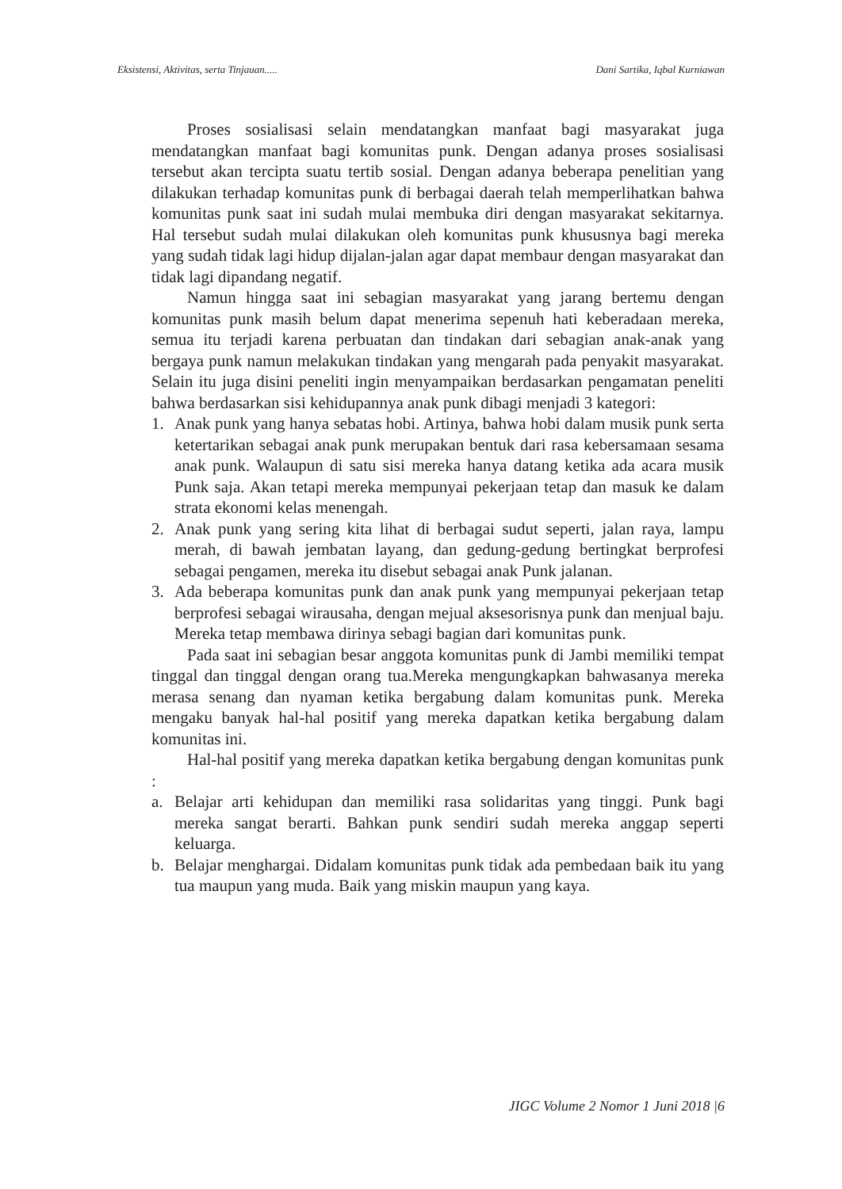Eksistensi, Aktivitas, serta Tinjauan..... Dani Sartika, Iqbal Kurniawan
Proses sosialisasi selain mendatangkan manfaat bagi masyarakat juga mendatangkan manfaat bagi komunitas punk. Dengan adanya proses sosialisasi tersebut akan tercipta suatu tertib sosial. Dengan adanya beberapa penelitian yang dilakukan terhadap komunitas punk di berbagai daerah telah memperlihatkan bahwa komunitas punk saat ini sudah mulai membuka diri dengan masyarakat sekitarnya. Hal tersebut sudah mulai dilakukan oleh komunitas punk khususnya bagi mereka yang sudah tidak lagi hidup dijalan-jalan agar dapat membaur dengan masyarakat dan tidak lagi dipandang negatif.
Namun hingga saat ini sebagian masyarakat yang jarang bertemu dengan komunitas punk masih belum dapat menerima sepenuh hati keberadaan mereka, semua itu terjadi karena perbuatan dan tindakan dari sebagian anak-anak yang bergaya punk namun melakukan tindakan yang mengarah pada penyakit masyarakat. Selain itu juga disini peneliti ingin menyampaikan berdasarkan pengamatan peneliti bahwa berdasarkan sisi kehidupannya anak punk dibagi menjadi 3 kategori:
1. Anak punk yang hanya sebatas hobi. Artinya, bahwa hobi dalam musik punk serta ketertarikan sebagai anak punk merupakan bentuk dari rasa kebersamaan sesama anak punk. Walaupun di satu sisi mereka hanya datang ketika ada acara musik Punk saja. Akan tetapi mereka mempunyai pekerjaan tetap dan masuk ke dalam strata ekonomi kelas menengah.
2. Anak punk yang sering kita lihat di berbagai sudut seperti, jalan raya, lampu merah, di bawah jembatan layang, dan gedung-gedung bertingkat berprofesi sebagai pengamen, mereka itu disebut sebagai anak Punk jalanan.
3. Ada beberapa komunitas punk dan anak punk yang mempunyai pekerjaan tetap berprofesi sebagai wirausaha, dengan mejual aksesorisnya punk dan menjual baju. Mereka tetap membawa dirinya sebagi bagian dari komunitas punk.
Pada saat ini sebagian besar anggota komunitas punk di Jambi memiliki tempat tinggal dan tinggal dengan orang tua.Mereka mengungkapkan bahwasanya mereka merasa senang dan nyaman ketika bergabung dalam komunitas punk. Mereka mengaku banyak hal-hal positif yang mereka dapatkan ketika bergabung dalam komunitas ini.
Hal-hal positif yang mereka dapatkan ketika bergabung dengan komunitas punk :
a. Belajar arti kehidupan dan memiliki rasa solidaritas yang tinggi. Punk bagi mereka sangat berarti. Bahkan punk sendiri sudah mereka anggap seperti keluarga.
b. Belajar menghargai. Didalam komunitas punk tidak ada pembedaan baik itu yang tua maupun yang muda. Baik yang miskin maupun yang kaya.
JIGC Volume 2 Nomor 1 Juni 2018 |6